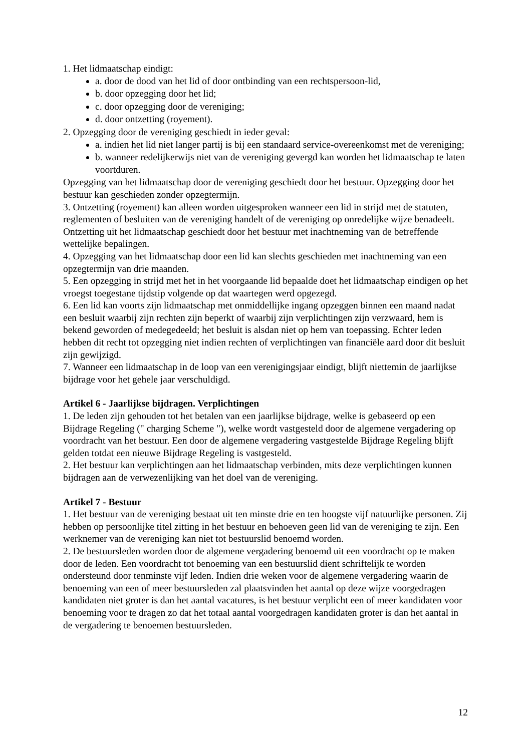1. Het lidmaatschap eindigt:
a. door de dood van het lid of door ontbinding van een rechtspersoon-lid,
b. door opzegging door het lid;
c. door opzegging door de vereniging;
d. door ontzetting (royement).
2. Opzegging door de vereniging geschiedt in ieder geval:
a. indien het lid niet langer partij is bij een standaard service-overeenkomst met de vereniging;
b. wanneer redelijkerwijs niet van de vereniging gevergd kan worden het lidmaatschap te laten voortduren.
Opzegging van het lidmaatschap door de vereniging geschiedt door het bestuur. Opzegging door het bestuur kan geschieden zonder opzegtermijn.
3. Ontzetting (royement) kan alleen worden uitgesproken wanneer een lid in strijd met de statuten, reglementen of besluiten van de vereniging handelt of de vereniging op onredelijke wijze benadeelt. Ontzetting uit het lidmaatschap geschiedt door het bestuur met inachtneming van de betreffende wettelijke bepalingen.
4. Opzegging van het lidmaatschap door een lid kan slechts geschieden met inachtneming van een opzegtermijn van drie maanden.
5. Een opzegging in strijd met het in het voorgaande lid bepaalde doet het lidmaatschap eindigen op het vroegst toegestane tijdstip volgende op dat waartegen werd opgezegd.
6. Een lid kan voorts zijn lidmaatschap met onmiddellijke ingang opzeggen binnen een maand nadat een besluit waarbij zijn rechten zijn beperkt of waarbij zijn verplichtingen zijn verzwaard, hem is bekend geworden of medegedeeld; het besluit is alsdan niet op hem van toepassing. Echter leden hebben dit recht tot opzegging niet indien rechten of verplichtingen van financiële aard door dit besluit zijn gewijzigd.
7. Wanneer een lidmaatschap in de loop van een verenigingsjaar eindigt, blijft niettemin de jaarlijkse bijdrage voor het gehele jaar verschuldigd.
Artikel 6 - Jaarlijkse bijdragen. Verplichtingen
1. De leden zijn gehouden tot het betalen van een jaarlijkse bijdrage, welke is gebaseerd op een Bijdrage Regeling (" charging Scheme "), welke wordt vastgesteld door de algemene vergadering op voordracht van het bestuur. Een door de algemene vergadering vastgestelde Bijdrage Regeling blijft gelden totdat een nieuwe Bijdrage Regeling is vastgesteld.
2. Het bestuur kan verplichtingen aan het lidmaatschap verbinden, mits deze verplichtingen kunnen bijdragen aan de verwezenlijking van het doel van de vereniging.
Artikel 7 - Bestuur
1. Het bestuur van de vereniging bestaat uit ten minste drie en ten hoogste vijf natuurlijke personen. Zij hebben op persoonlijke titel zitting in het bestuur en behoeven geen lid van de vereniging te zijn. Een werknemer van de vereniging kan niet tot bestuurslid benoemd worden.
2. De bestuursleden worden door de algemene vergadering benoemd uit een voordracht op te maken door de leden. Een voordracht tot benoeming van een bestuurslid dient schriftelijk te worden ondersteund door tenminste vijf leden. Indien drie weken voor de algemene vergadering waarin de benoeming van een of meer bestuursleden zal plaatsvinden het aantal op deze wijze voorgedragen kandidaten niet groter is dan het aantal vacatures, is het bestuur verplicht een of meer kandidaten voor benoeming voor te dragen zo dat het totaal aantal voorgedragen kandidaten groter is dan het aantal in de vergadering te benoemen bestuursleden.
12